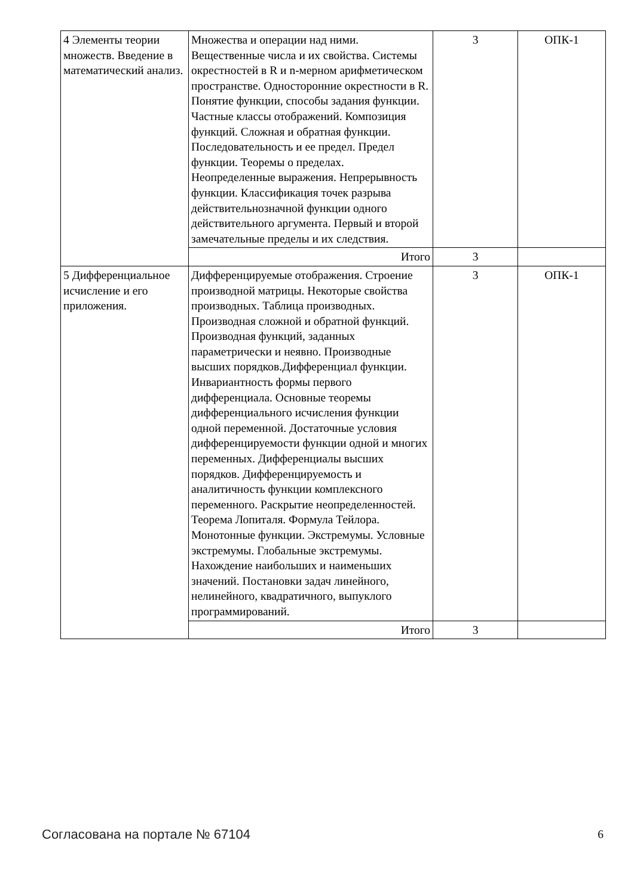| 4 Элементы теории множеств. Введение в математический анализ. | Множества и операции над ними. Вещественные числа и их свойства. Системы окрестностей в R и n-мерном арифметическом пространстве. Односторонние окрестности в R. Понятие функции, способы задания функции. Частные классы отображений. Композиция функций. Сложная и обратная функции. Последовательность и ее предел. Предел функции. Теоремы о пределах. Неопределенные выражения. Непрерывность функции. Классификация точек разрыва действительнозначной функции одного действительного аргумента. Первый и второй замечательные пределы и их следствия. | 3 | ОПК-1 |
| | Итого | 3 | |
| 5 Дифференциальное исчисление и его приложения. | Дифференцируемые отображения. Строение производной матрицы. Некоторые свойства производных. Таблица производных. Производная сложной и обратной функций. Производная функций, заданных параметрически и неявно. Производные высших порядков.Дифференциал функции. Инвариантность формы первого дифференциала. Основные теоремы дифференциального исчисления функции одной переменной. Достаточные условия дифференцируемости функции одной и многих переменных. Дифференциалы высших порядков. Дифференцируемость и аналитичность функции комплексного переменного. Раскрытие неопределенностей. Теорема Лопиталя. Формула Тейлора. Монотонные функции. Экстремумы. Условные экстремумы. Глобальные экстремумы. Нахождение наибольших и наименьших значений. Постановки задач линейного, нелинейного, квадратичного, выпуклого программирований. | 3 | ОПК-1 |
| | Итого | 3 | |
Согласована на портале № 67104 6